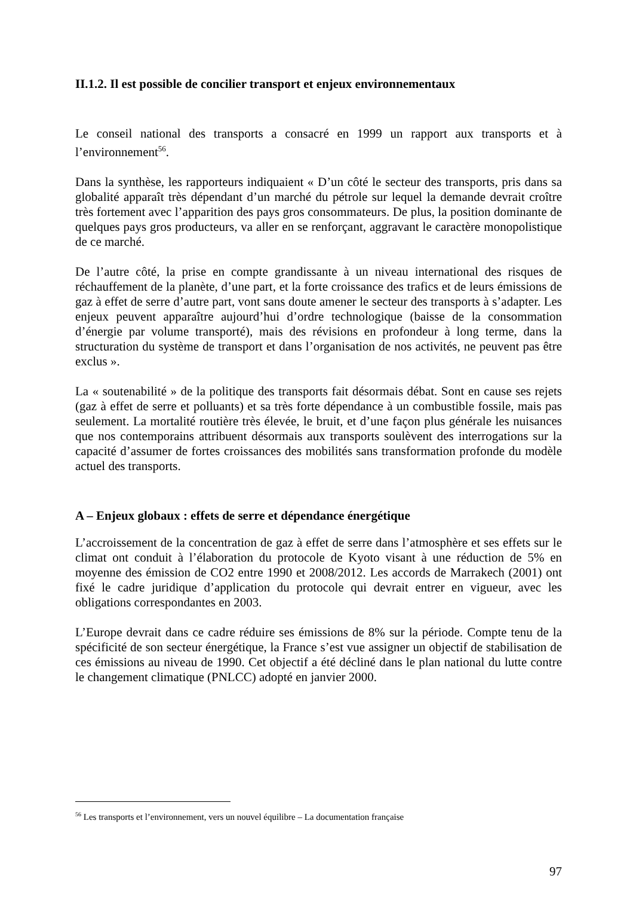II.1.2. Il est possible de concilier transport et enjeux environnementaux
Le conseil national des transports a consacré en 1999 un rapport aux transports et à l’environnement<sup>56</sup>.
Dans la synthèse, les rapporteurs indiquaient « D’un côté le secteur des transports, pris dans sa globalité apparaît très dépendant d’un marché du pétrole sur lequel la demande devrait croître très fortement avec l’apparition des pays gros consommateurs. De plus, la position dominante de quelques pays gros producteurs, va aller en se renforçant, aggravant le caractère monopolistique de ce marché.
De l’autre côté, la prise en compte grandissante à un niveau international des risques de réchauffement de la planète, d’une part, et la forte croissance des trafics et de leurs émissions de gaz à effet de serre d’autre part, vont sans doute amener le secteur des transports à s’adapter. Les enjeux peuvent apparaître aujourd’hui d’ordre technologique (baisse de la consommation d’énergie par volume transporté), mais des révisions en profondeur à long terme, dans la structuration du système de transport et dans l’organisation de nos activités, ne peuvent pas être exclus ».
La « soutenabilité » de la politique des transports fait désormais débat. Sont en cause ses rejets (gaz à effet de serre et polluants) et sa très forte dépendance à un combustible fossile, mais pas seulement. La mortalité routière très élevée, le bruit, et d’une façon plus générale les nuisances que nos contemporains attribuent désormais aux transports soulèvent des interrogations sur la capacité d’assumer de fortes croissances des mobilités sans transformation profonde du modèle actuel des transports.
A – Enjeux globaux : effets de serre et dépendance énergétique
L’accroissement de la concentration de gaz à effet de serre dans l’atmosphère et ses effets sur le climat ont conduit à l’élaboration du protocole de Kyoto visant à une réduction de 5% en moyenne des émission de CO2 entre 1990 et 2008/2012. Les accords de Marrakech (2001) ont fixé le cadre juridique d’application du protocole qui devrait entrer en vigueur, avec les obligations correspondantes en 2003.
L’Europe devrait dans ce cadre réduire ses émissions de 8% sur la période. Compte tenu de la spécificité de son secteur énergétique, la France s’est vue assigner un objectif de stabilisation de ces émissions au niveau de 1990. Cet objectif a été décliné dans le plan national du lutte contre le changement climatique (PNLCC) adopté en janvier 2000.
<sup>56</sup> Les transports et l’environnement, vers un nouvel équilibre – La documentation française
97